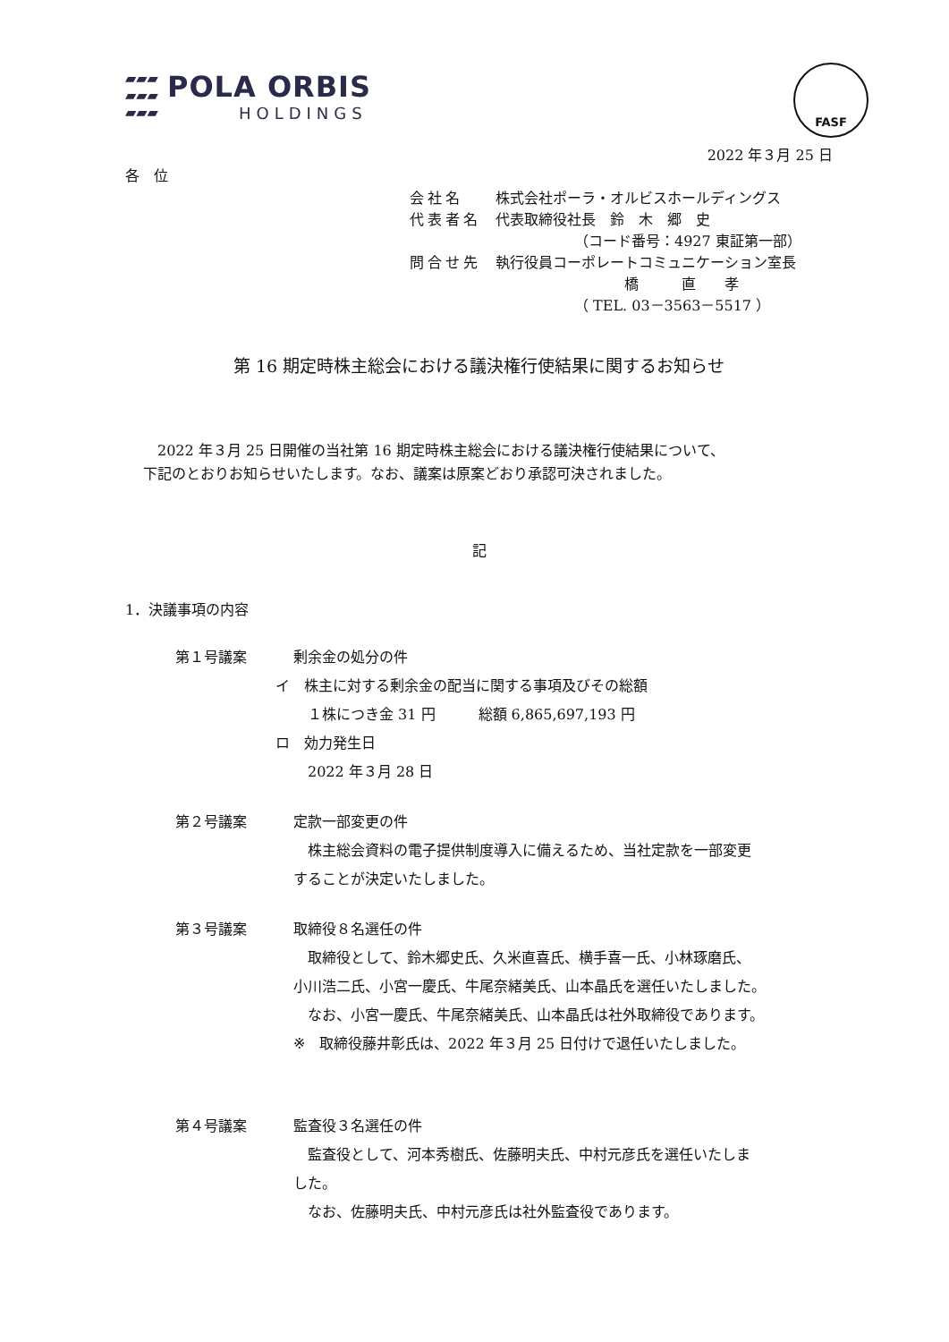▰▰▰
▰▰▰
▰▰▰
POLA ORBIS
HOLDINGS
FASF
2022 年３月 25 日
各　位
会社名 株式会社ポーラ・オルビスホールディングス
代表者名 代表取締役社長　鈴　木　郷　史
　　　　　　（コード番号：4927 東証第一部）
問合せ先 執行役員コーポレートコミュニケーション室長
　　　　　　　　　橋　　　直　　孝
　　　　　　（ TEL. 03－3563－5517 ）
第 16 期定時株主総会における議決権行使結果に関するお知らせ
　2022 年３月 25 日開催の当社第 16 期定時株主総会における議決権行使結果について、
下記のとおりお知らせいたします。なお、議案は原案どおり承認可決されました。
記
1．決議事項の内容
第１号議案 剰余金の処分の件
イ　株主に対する剰余金の配当に関する事項及びその総額
　１株につき金 31 円　　　総額 6,865,697,193 円
ロ　効力発生日
　2022 年３月 28 日
第２号議案 定款一部変更の件
　株主総会資料の電子提供制度導入に備えるため、当社定款を一部変更
することが決定いたしました。
第３号議案 取締役８名選任の件
　取締役として、鈴木郷史氏、久米直喜氏、横手喜一氏、小林琢磨氏、
小川浩二氏、小宮一慶氏、牛尾奈緒美氏、山本晶氏を選任いたしました。
　なお、小宮一慶氏、牛尾奈緒美氏、山本晶氏は社外取締役であります。
※　取締役藤井彰氏は、2022 年３月 25 日付けで退任いたしました。
第４号議案 監査役３名選任の件
　監査役として、河本秀樹氏、佐藤明夫氏、中村元彦氏を選任いたしま
した。
　なお、佐藤明夫氏、中村元彦氏は社外監査役であります。